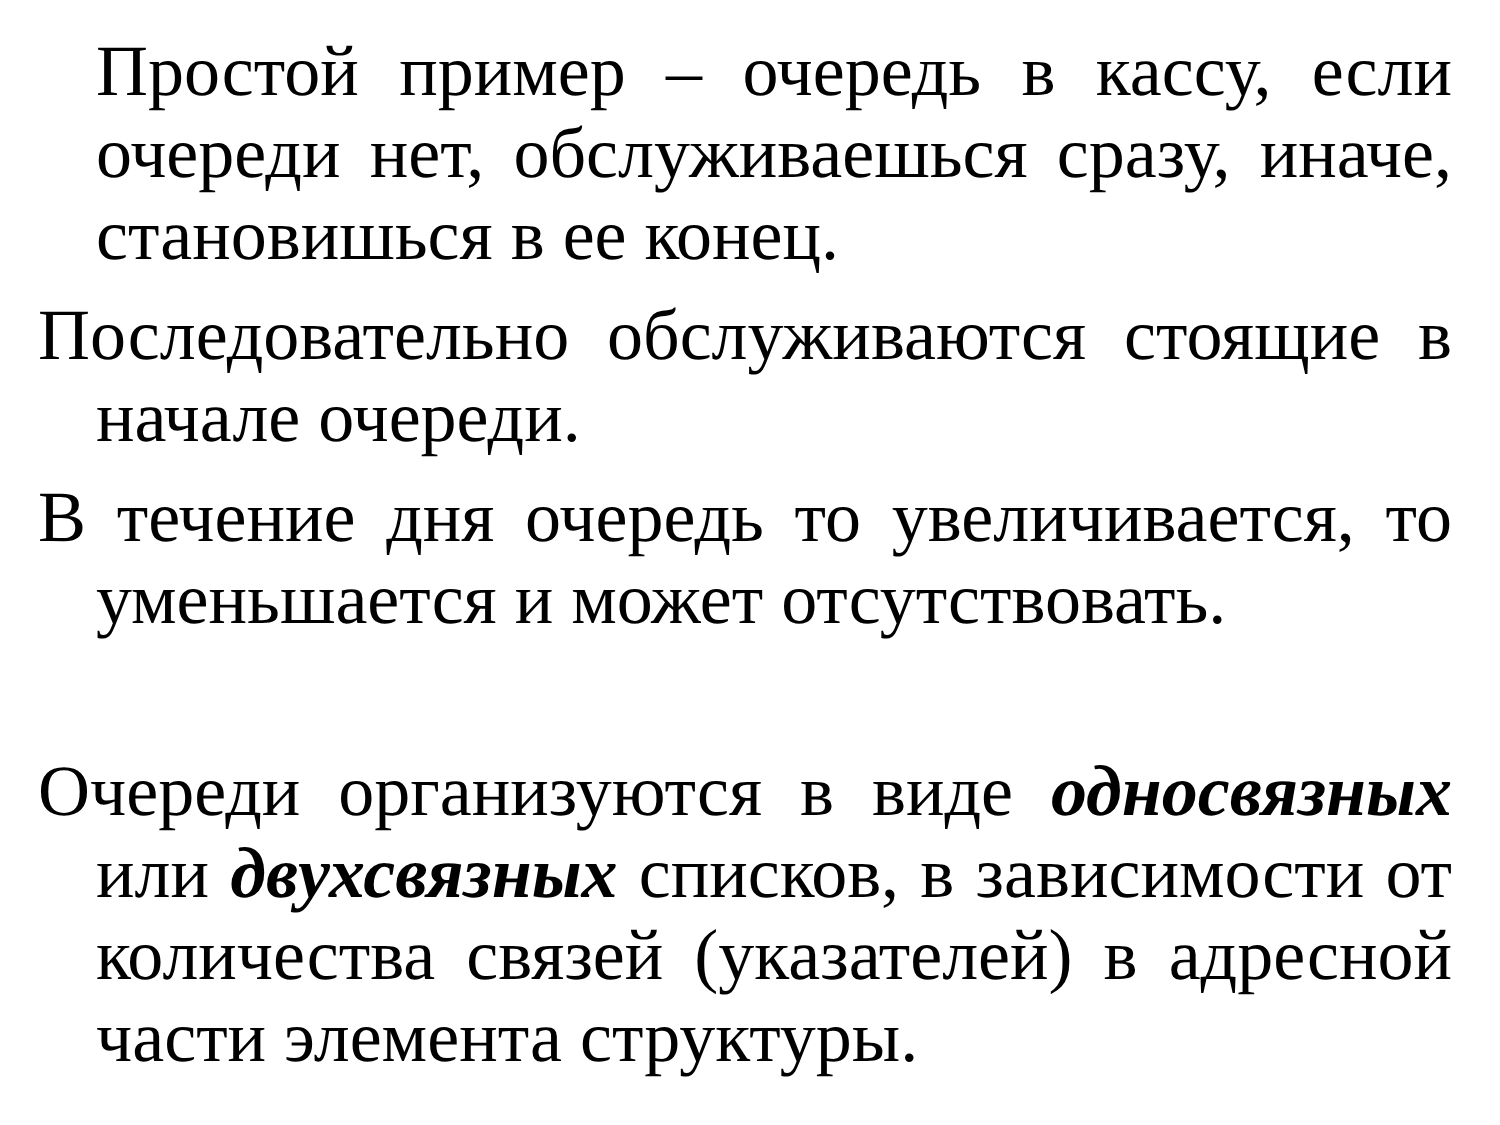Простой пример – очередь в кассу, если очереди нет, обслуживаешься сразу, иначе, становишься в ее конец.
Последовательно обслуживаются стоящие в начале очереди.
В течение дня очередь то увеличивается, то уменьшается и может отсутствовать.
Очереди организуются в виде односвязных или двухсвязных списков, в зависимости от количества связей (указателей) в адресной части элемента структуры.